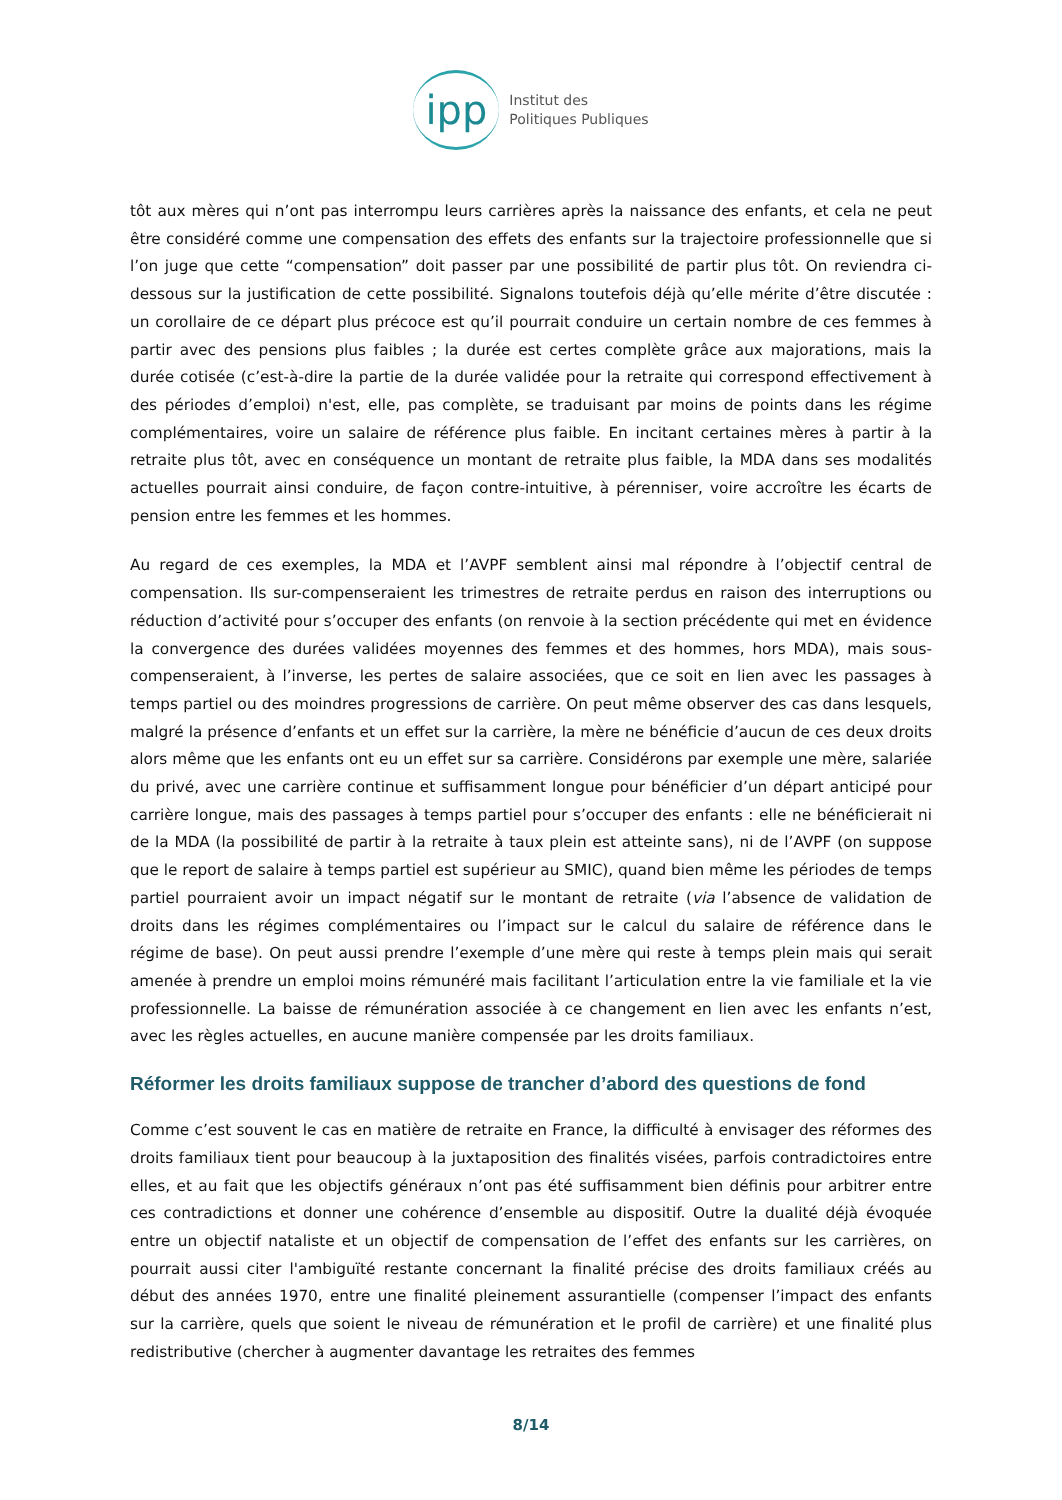ipp Institut des
Politiques Publiques
tôt aux mères qui n’ont pas interrompu leurs carrières après la naissance des enfants, et cela ne peut être considéré comme une compensation des effets des enfants sur la trajectoire professionnelle que si l’on juge que cette “compensation” doit passer par une possibilité de partir plus tôt. On reviendra ci-dessous sur la justification de cette possibilité. Signalons toutefois déjà qu’elle mérite d’être discutée : un corollaire de ce départ plus précoce est qu’il pourrait conduire un certain nombre de ces femmes à partir avec des pensions plus faibles ; la durée est certes complète grâce aux majorations, mais la durée cotisée (c’est-à-dire la partie de la durée validée pour la retraite qui correspond effectivement à des périodes d’emploi) n'est, elle, pas complète, se traduisant par moins de points dans les régime complémentaires, voire un salaire de référence plus faible. En incitant certaines mères à partir à la retraite plus tôt, avec en conséquence un montant de retraite plus faible, la MDA dans ses modalités actuelles pourrait ainsi conduire, de façon contre-intuitive, à pérenniser, voire accroître les écarts de pension entre les femmes et les hommes.
Au regard de ces exemples, la MDA et l’AVPF semblent ainsi mal répondre à l’objectif central de compensation. Ils sur-compenseraient les trimestres de retraite perdus en raison des interruptions ou réduction d’activité pour s’occuper des enfants (on renvoie à la section précédente qui met en évidence la convergence des durées validées moyennes des femmes et des hommes, hors MDA), mais sous-compenseraient, à l’inverse, les pertes de salaire associées, que ce soit en lien avec les passages à temps partiel ou des moindres progressions de carrière. On peut même observer des cas dans lesquels, malgré la présence d’enfants et un effet sur la carrière, la mère ne bénéficie d’aucun de ces deux droits alors même que les enfants ont eu un effet sur sa carrière. Considérons par exemple une mère, salariée du privé, avec une carrière continue et suffisamment longue pour bénéficier d’un départ anticipé pour carrière longue, mais des passages à temps partiel pour s’occuper des enfants : elle ne bénéficierait ni de la MDA (la possibilité de partir à la retraite à taux plein est atteinte sans), ni de l’AVPF (on suppose que le report de salaire à temps partiel est supérieur au SMIC), quand bien même les périodes de temps partiel pourraient avoir un impact négatif sur le montant de retraite (via l’absence de validation de droits dans les régimes complémentaires ou l’impact sur le calcul du salaire de référence dans le régime de base). On peut aussi prendre l’exemple d’une mère qui reste à temps plein mais qui serait amenée à prendre un emploi moins rémunéré mais facilitant l’articulation entre la vie familiale et la vie professionnelle. La baisse de rémunération associée à ce changement en lien avec les enfants n’est, avec les règles actuelles, en aucune manière compensée par les droits familiaux.
Réformer les droits familiaux suppose de trancher d’abord des questions de fond
Comme c’est souvent le cas en matière de retraite en France, la difficulté à envisager des réformes des droits familiaux tient pour beaucoup à la juxtaposition des finalités visées, parfois contradictoires entre elles, et au fait que les objectifs généraux n’ont pas été suffisamment bien définis pour arbitrer entre ces contradictions et donner une cohérence d’ensemble au dispositif. Outre la dualité déjà évoquée entre un objectif nataliste et un objectif de compensation de l’effet des enfants sur les carrières, on pourrait aussi citer l'ambiguïté restante concernant la finalité précise des droits familiaux créés au début des années 1970, entre une finalité pleinement assurantielle (compenser l’impact des enfants sur la carrière, quels que soient le niveau de rémunération et le profil de carrière) et une finalité plus redistributive (chercher à augmenter davantage les retraites des femmes
8/14